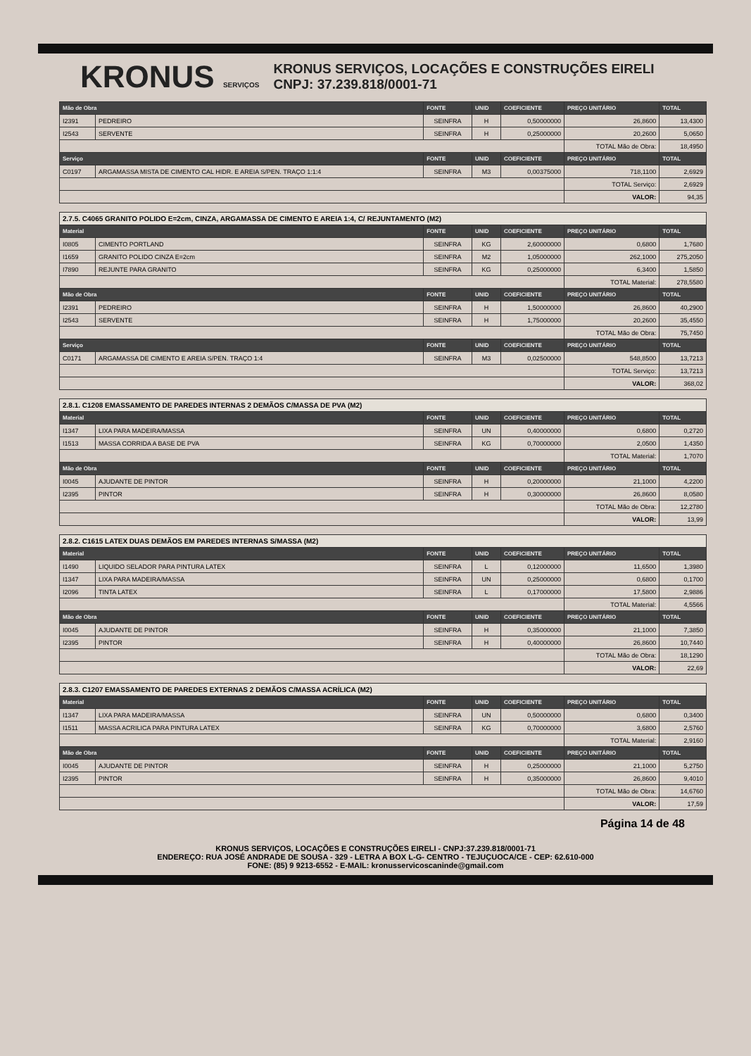KRONUS SERVIÇOS
KRONUS SERVIÇOS, LOCAÇÕES E CONSTRUÇÕES EIRELI
CNPJ: 37.239.818/0001-71
| Mão de Obra | | FONTE | UNID | COEFICIENTE | PREÇO UNITÁRIO | TOTAL |
| --- | --- | --- | --- | --- | --- | --- |
| I2391 | PEDREIRO | SEINFRA | H | 0,50000000 | 26,8600 | 13,4300 |
| I2543 | SERVENTE | SEINFRA | H | 0,25000000 | 20,2600 | 5,0650 |
| | | | | | TOTAL Mão de Obra: | 18,4950 |
| Serviço | | FONTE | UNID | COEFICIENTE | PREÇO UNITÁRIO | TOTAL |
| C0197 | ARGAMASSA MISTA DE CIMENTO CAL HIDR. E AREIA S/PEN. TRAÇO 1:1:4 | SEINFRA | M3 | 0,00375000 | 718,1100 | 2,6929 |
| | | | | | TOTAL Serviço: | 2,6929 |
| | | | | | VALOR: | 94,35 |
| 2.7.5. C4065 GRANITO POLIDO E=2cm, CINZA, ARGAMASSA DE CIMENTO E AREIA 1:4, C/ REJUNTAMENTO (M2) | | | | | | |
| Material | | FONTE | UNID | COEFICIENTE | PREÇO UNITÁRIO | TOTAL |
| I0805 | CIMENTO PORTLAND | SEINFRA | KG | 2,60000000 | 0,6800 | 1,7680 |
| I1659 | GRANITO POLIDO CINZA E=2cm | SEINFRA | M2 | 1,05000000 | 262,1000 | 275,2050 |
| I7890 | REJUNTE PARA GRANITO | SEINFRA | KG | 0,25000000 | 6,3400 | 1,5850 |
| | | | | | TOTAL Material: | 278,5580 |
| Mão de Obra | | FONTE | UNID | COEFICIENTE | PREÇO UNITÁRIO | TOTAL |
| I2391 | PEDREIRO | SEINFRA | H | 1,50000000 | 26,8600 | 40,2900 |
| I2543 | SERVENTE | SEINFRA | H | 1,75000000 | 20,2600 | 35,4550 |
| | | | | | TOTAL Mão de Obra: | 75,7450 |
| Serviço | | FONTE | UNID | COEFICIENTE | PREÇO UNITÁRIO | TOTAL |
| C0171 | ARGAMASSA DE CIMENTO E AREIA S/PEN. TRAÇO 1:4 | SEINFRA | M3 | 0,02500000 | 548,8500 | 13,7213 |
| | | | | | TOTAL Serviço: | 13,7213 |
| | | | | | VALOR: | 368,02 |
| 2.8.1. C1208 EMASSAMENTO DE PAREDES INTERNAS 2 DEMÃOS C/MASSA DE PVA (M2) | | | | | | |
| Material | | FONTE | UNID | COEFICIENTE | PREÇO UNITÁRIO | TOTAL |
| I1347 | LIXA PARA MADEIRA/MASSA | SEINFRA | UN | 0,40000000 | 0,6800 | 0,2720 |
| I1513 | MASSA CORRIDA A BASE DE PVA | SEINFRA | KG | 0,70000000 | 2,0500 | 1,4350 |
| | | | | | TOTAL Material: | 1,7070 |
| Mão de Obra | | FONTE | UNID | COEFICIENTE | PREÇO UNITÁRIO | TOTAL |
| I0045 | AJUDANTE DE PINTOR | SEINFRA | H | 0,20000000 | 21,1000 | 4,2200 |
| I2395 | PINTOR | SEINFRA | H | 0,30000000 | 26,8600 | 8,0580 |
| | | | | | TOTAL Mão de Obra: | 12,2780 |
| | | | | | VALOR: | 13,99 |
| 2.8.2. C1615 LATEX DUAS DEMÃOS EM PAREDES INTERNAS S/MASSA (M2) | | | | | | |
| Material | | FONTE | UNID | COEFICIENTE | PREÇO UNITÁRIO | TOTAL |
| I1490 | LIQUIDO SELADOR PARA PINTURA LATEX | SEINFRA | L | 0,12000000 | 11,6500 | 1,3980 |
| I1347 | LIXA PARA MADEIRA/MASSA | SEINFRA | UN | 0,25000000 | 0,6800 | 0,1700 |
| I2096 | TINTA LATEX | SEINFRA | L | 0,17000000 | 17,5800 | 2,9886 |
| | | | | | TOTAL Material: | 4,5566 |
| Mão de Obra | | FONTE | UNID | COEFICIENTE | PREÇO UNITÁRIO | TOTAL |
| I0045 | AJUDANTE DE PINTOR | SEINFRA | H | 0,35000000 | 21,1000 | 7,3850 |
| I2395 | PINTOR | SEINFRA | H | 0,40000000 | 26,8600 | 10,7440 |
| | | | | | TOTAL Mão de Obra: | 18,1290 |
| | | | | | VALOR: | 22,69 |
| 2.8.3. C1207 EMASSAMENTO DE PAREDES EXTERNAS 2 DEMÃOS C/MASSA ACRÍLICA (M2) | | | | | | |
| Material | | FONTE | UNID | COEFICIENTE | PREÇO UNITÁRIO | TOTAL |
| I1347 | LIXA PARA MADEIRA/MASSA | SEINFRA | UN | 0,50000000 | 0,6800 | 0,3400 |
| I1511 | MASSA ACRILICA PARA PINTURA LATEX | SEINFRA | KG | 0,70000000 | 3,6800 | 2,5760 |
| | | | | | TOTAL Material: | 2,9160 |
| Mão de Obra | | FONTE | UNID | COEFICIENTE | PREÇO UNITÁRIO | TOTAL |
| I0045 | AJUDANTE DE PINTOR | SEINFRA | H | 0,25000000 | 21,1000 | 5,2750 |
| I2395 | PINTOR | SEINFRA | H | 0,35000000 | 26,8600 | 9,4010 |
| | | | | | TOTAL Mão de Obra: | 14,6760 |
| | | | | | VALOR: | 17,59 |
Página 14 de 48
KRONUS SERVIÇOS, LOCAÇÕES E CONSTRUÇÕES EIRELI - CNPJ:37.239.818/0001-71
ENDEREÇO: RUA JOSÉ ANDRADE DE SOUSA - 329 - LETRA A BOX L-G- CENTRO - TEJUÇUOCA/CE - CEP: 62.610-000
FONE: (85) 9 9213-6552 - E-MAIL: kronusservicoscaninde@gmail.com